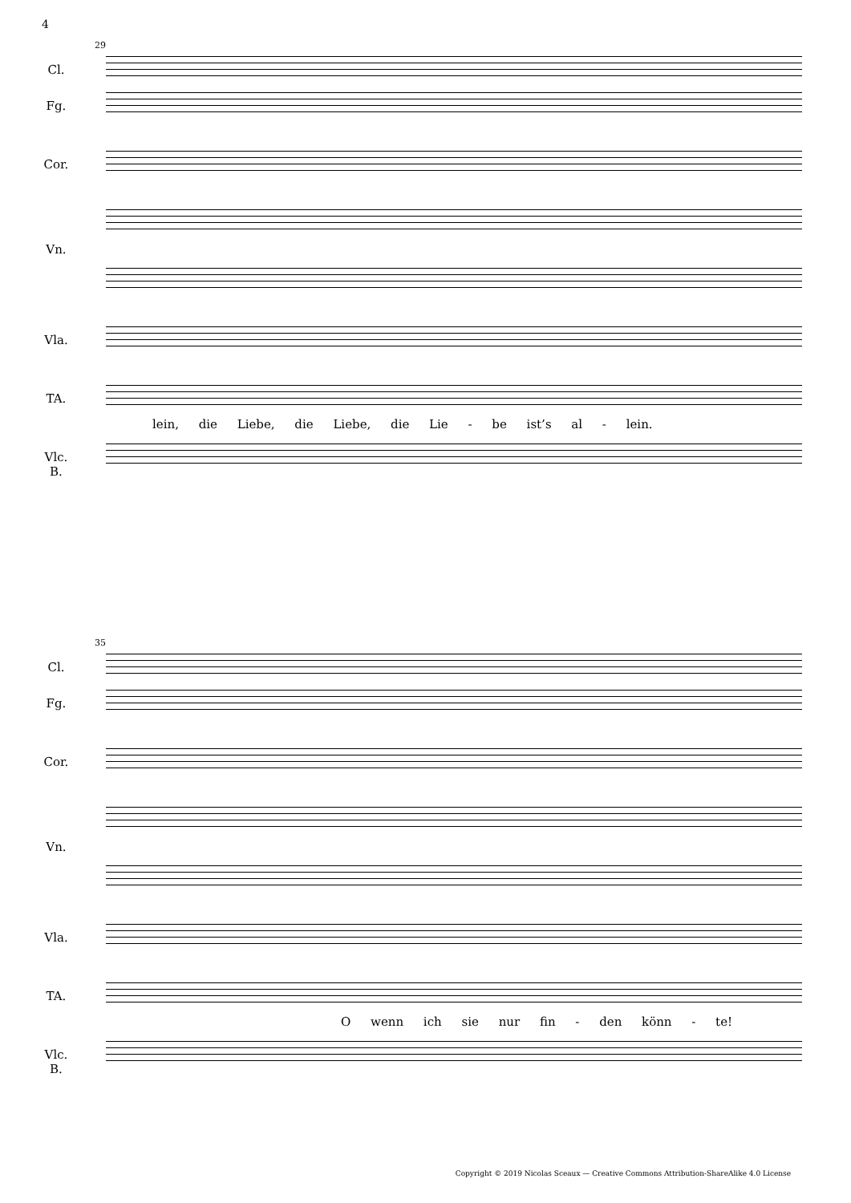4
29
Cl.
Fg.
Cor.
Vn.
Vla.
TA.
lein, die Liebe, die Liebe, die Lie - be ist’s al - lein.
Vlc.
B.
35
Cl.
Fg.
Cor.
Vn.
Vla.
TA.
O wenn ich sie nur fin - den könn - te!
Vlc.
B.
Copyright © 2019 Nicolas Sceaux — Creative Commons Attribution-ShareAlike 4.0 License